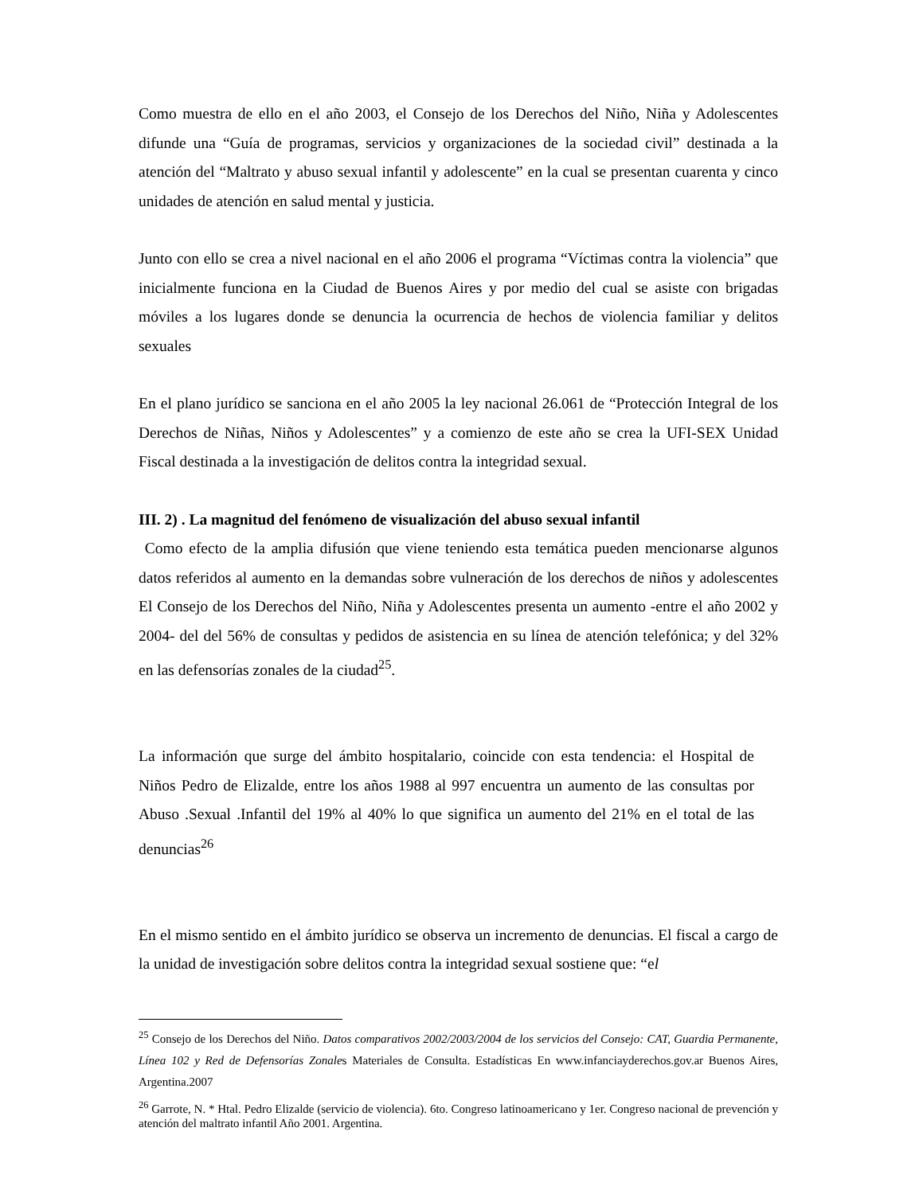Como muestra de ello en el año 2003, el Consejo de los Derechos del Niño, Niña y Adolescentes difunde una “Guía de programas, servicios y organizaciones de la sociedad civil” destinada a la atención del “Maltrato y abuso sexual infantil y adolescente” en la cual se presentan cuarenta y cinco unidades de atención en salud mental y justicia.
Junto con ello se crea a nivel nacional en el año 2006 el programa “Víctimas contra la violencia” que inicialmente funciona en la Ciudad de Buenos Aires y por medio del cual se asiste con brigadas móviles a los lugares donde se denuncia la ocurrencia de hechos de violencia familiar y delitos sexuales
En el plano jurídico se sanciona en el año 2005 la ley nacional 26.061 de “Protección Integral de los Derechos de Niñas, Niños y Adolescentes” y a comienzo de este año se crea la UFI-SEX Unidad Fiscal destinada a la investigación de delitos contra la integridad sexual.
III. 2) . La magnitud del fenómeno de visualización del abuso sexual infantil
Como efecto de la amplia difusión que viene teniendo esta temática pueden mencionarse algunos datos referidos al aumento en la demandas sobre vulneración de los derechos de niños y adolescentes El Consejo de los Derechos del Niño, Niña y Adolescentes presenta un aumento -entre el año 2002 y 2004- del del 56% de consultas y pedidos de asistencia en su línea de atención telefónica; y del 32% en las defensorías zonales de la ciudad<sup>25</sup>.
La información que surge del ámbito hospitalario, coincide con esta tendencia: el Hospital de Niños Pedro de Elizalde, entre los años 1988 al 997 encuentra un aumento de las consultas por Abuso .Sexual .Infantil del 19% al 40% lo que significa un aumento del 21% en el total de las denuncias<sup>26</sup>
En el mismo sentido en el ámbito jurídico se observa un incremento de denuncias. El fiscal a cargo de la unidad de investigación sobre delitos contra la integridad sexual sostiene que: “el
<sup>25</sup> Consejo de los Derechos del Niño. Datos comparativos 2002/2003/2004 de los servicios del Consejo: CAT, Guardia Permanente, Línea 102 y Red de Defensorías Zonales Materiales de Consulta. Estadísticas En www.infanciayderechos.gov.ar Buenos Aires, Argentina.2007
<sup>26</sup> Garrote, N. * Htal. Pedro Elizalde (servicio de violencia). 6to. Congreso latinoamericano y 1er. Congreso nacional de prevención y atención del maltrato infantil Año 2001. Argentina.